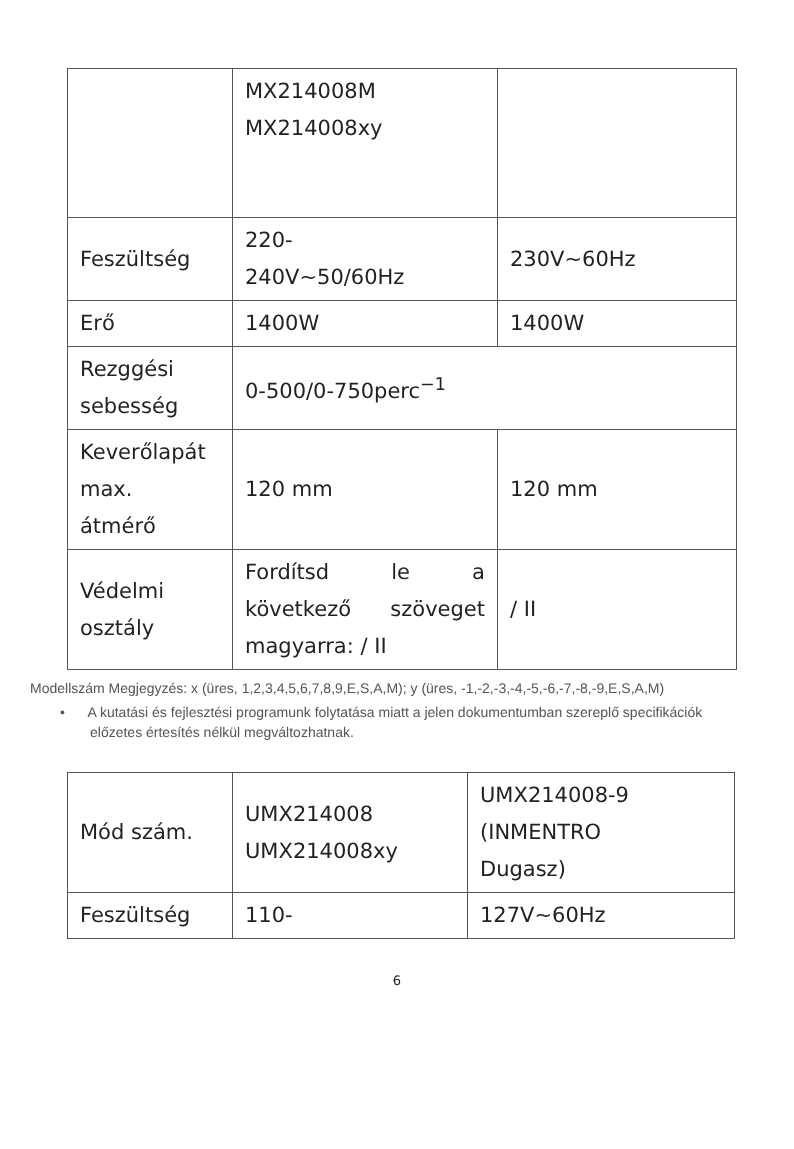| | MX214008M MX214008xy | |
| Feszültség | 220- 240V~50/60Hz | 230V~60Hz |
| Erő | 1400W | 1400W |
| Rezggési sebesség | 0-500/0-750perc<sup>−1</sup> | |
| Keverőlapát max. átmérő | 120 mm | 120 mm |
| Védelmi osztály | Fordítsd le a következő szöveget magyarra: / II | / II |
Modellszám Megjegyzés: x (üres, 1,2,3,4,5,6,7,8,9,E,S,A,M); y (üres, -1,-2,-3,-4,-5,-6,-7,-8,-9,E,S,A,M)
• A kutatási és fejlesztési programunk folytatása miatt a jelen dokumentumban szereplő specifikációk előzetes értesítés nélkül megváltozhatnak.
| Mód szám. | UMX214008 UMX214008xy | UMX214008-9 (INMENTRO Dugasz) |
| Feszültség | 110- | 127V~60Hz |
6